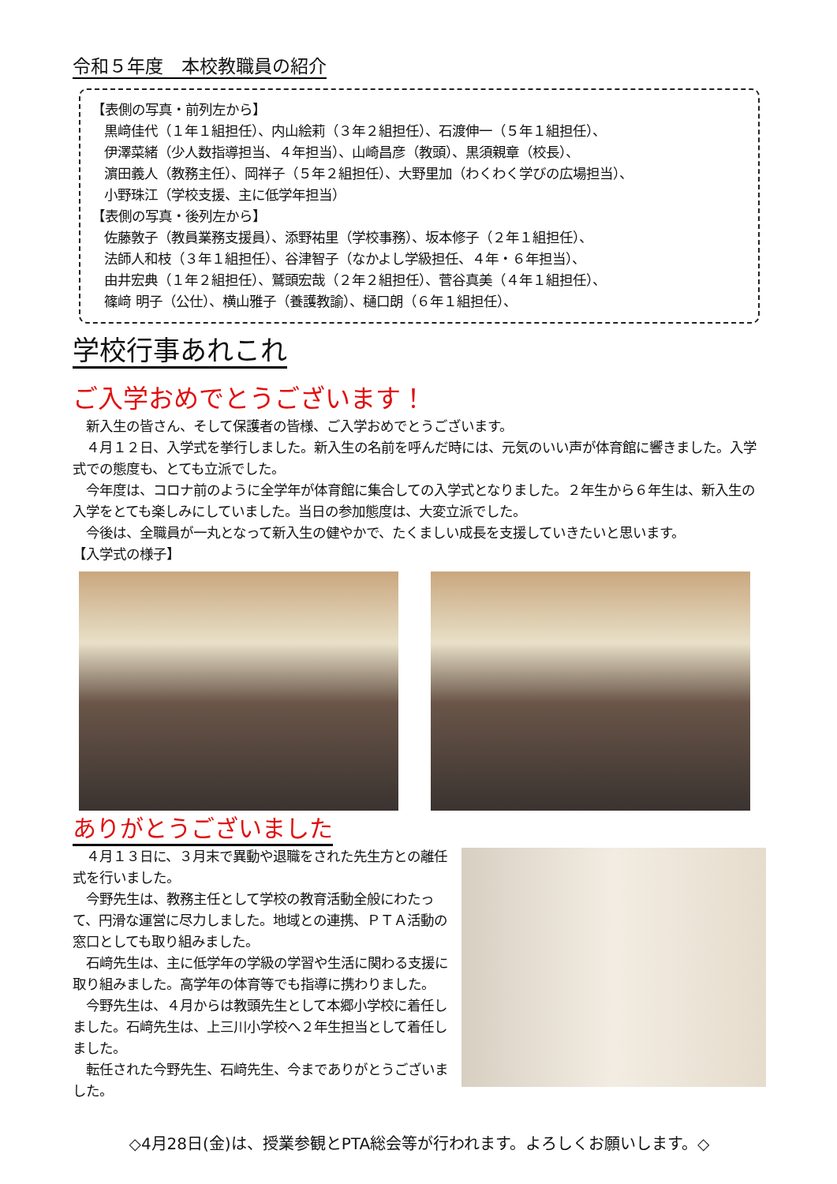令和５年度　本校教職員の紹介
【表側の写真・前列左から】
黒﨑佳代（１年１組担任）、内山絵莉（３年２組担任）、石渡伸一（５年１組担任）、
伊澤菜緒（少人数指導担当、４年担当）、山崎昌彦（教頭）、黒須親章（校長）、
濵田義人（教務主任）、岡祥子（５年２組担任）、大野里加（わくわく学びの広場担当）、
小野珠江（学校支援、主に低学年担当）
【表側の写真・後列左から】
佐藤敦子（教員業務支援員）、添野祐里（学校事務）、坂本修子（２年１組担任）、
法師人和枝（３年１組担任）、谷津智子（なかよし学級担任、４年・６年担当）、
由井宏典（１年２組担任）、鷲頭宏哉（２年２組担任）、菅谷真美（４年１組担任）、
篠﨑 明子（公仕）、横山雅子（養護教諭）、樋口朗（６年１組担任）、
学校行事あれこれ
ご入学おめでとうございます！
　新入生の皆さん、そして保護者の皆様、ご入学おめでとうございます。
　４月１２日、入学式を挙行しました。新入生の名前を呼んだ時には、元気のいい声が体育館に響きました。入学式での態度も、とても立派でした。
　今年度は、コロナ前のように全学年が体育館に集合しての入学式となりました。２年生から６年生は、新入生の入学をとても楽しみにしていました。当日の参加態度は、大変立派でした。
　今後は、全職員が一丸となって新入生の健やかで、たくましい成長を支援していきたいと思います。
【入学式の様子】
ありがとうございました
　４月１３日に、３月末で異動や退職をされた先生方との離任式を行いました。
　今野先生は、教務主任として学校の教育活動全般にわたって、円滑な運営に尽力しました。地域との連携、ＰＴＡ活動の窓口としても取り組みました。
　石﨑先生は、主に低学年の学級の学習や生活に関わる支援に取り組みました。高学年の体育等でも指導に携わりました。
　今野先生は、４月からは教頭先生として本郷小学校に着任しました。石﨑先生は、上三川小学校へ２年生担当として着任しました。
　転任された今野先生、石﨑先生、今までありがとうございました。
◇4月28日(金)は、授業参観とPTA総会等が行われます。よろしくお願いします。◇